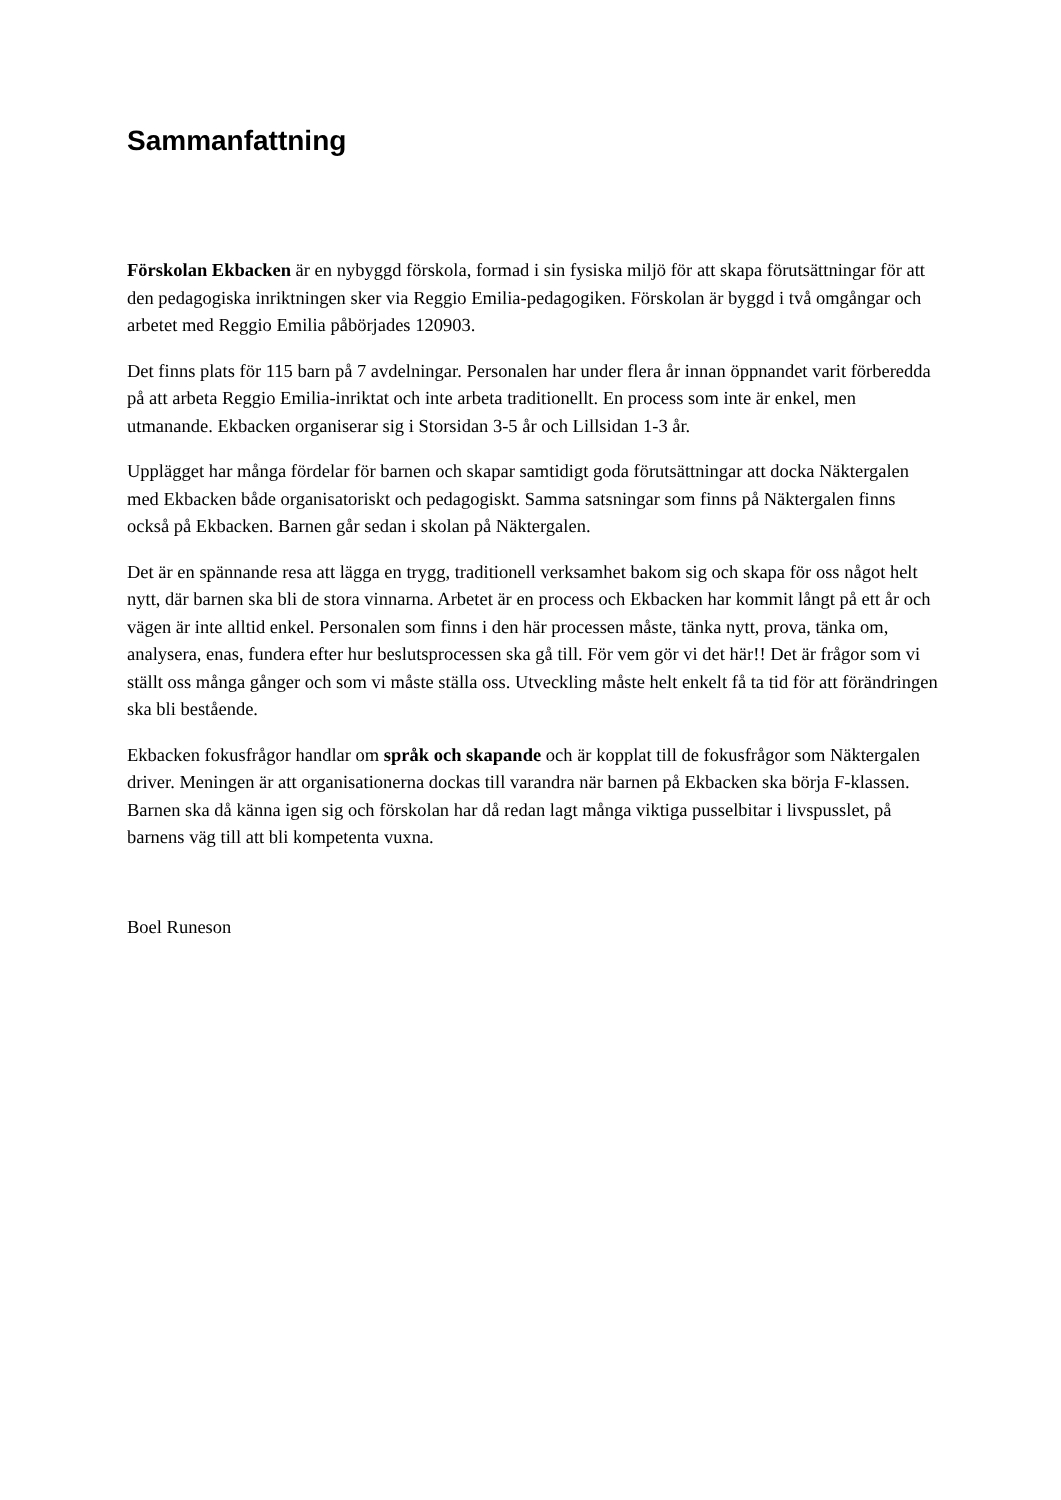Sammanfattning
Förskolan Ekbacken är en nybyggd förskola, formad i sin fysiska miljö för att skapa förutsättningar för att den pedagogiska inriktningen sker via Reggio Emilia-pedagogiken. Förskolan är byggd i två omgångar och arbetet med Reggio Emilia påbörjades 120903.
Det finns plats för 115 barn på 7 avdelningar. Personalen har under flera år innan öppnandet varit förberedda på att arbeta Reggio Emilia-inriktat och inte arbeta traditionellt. En process som inte är enkel, men utmanande. Ekbacken organiserar sig i Storsidan 3-5 år och Lillsidan 1-3 år.
Upplägget har många fördelar för barnen och skapar samtidigt goda förutsättningar att docka Näktergalen med Ekbacken både organisatoriskt och pedagogiskt. Samma satsningar som finns på Näktergalen finns också på Ekbacken. Barnen går sedan i skolan på Näktergalen.
Det är en spännande resa att lägga en trygg, traditionell verksamhet bakom sig och skapa för oss något helt nytt, där barnen ska bli de stora vinnarna. Arbetet är en process och Ekbacken har kommit långt på ett år och vägen är inte alltid enkel. Personalen som finns i den här processen måste, tänka nytt, prova, tänka om, analysera, enas, fundera efter hur beslutsprocessen ska gå till. För vem gör vi det här!! Det är frågor som vi ställt oss många gånger och som vi måste ställa oss. Utveckling måste helt enkelt få ta tid för att förändringen ska bli bestående.
Ekbacken fokusfrågor handlar om språk och skapande och är kopplat till de fokusfrågor som Näktergalen driver. Meningen är att organisationerna dockas till varandra när barnen på Ekbacken ska börja F-klassen. Barnen ska då känna igen sig och förskolan har då redan lagt många viktiga pusselbitar i livspusslet, på barnens väg till att bli kompetenta vuxna.
Boel Runeson